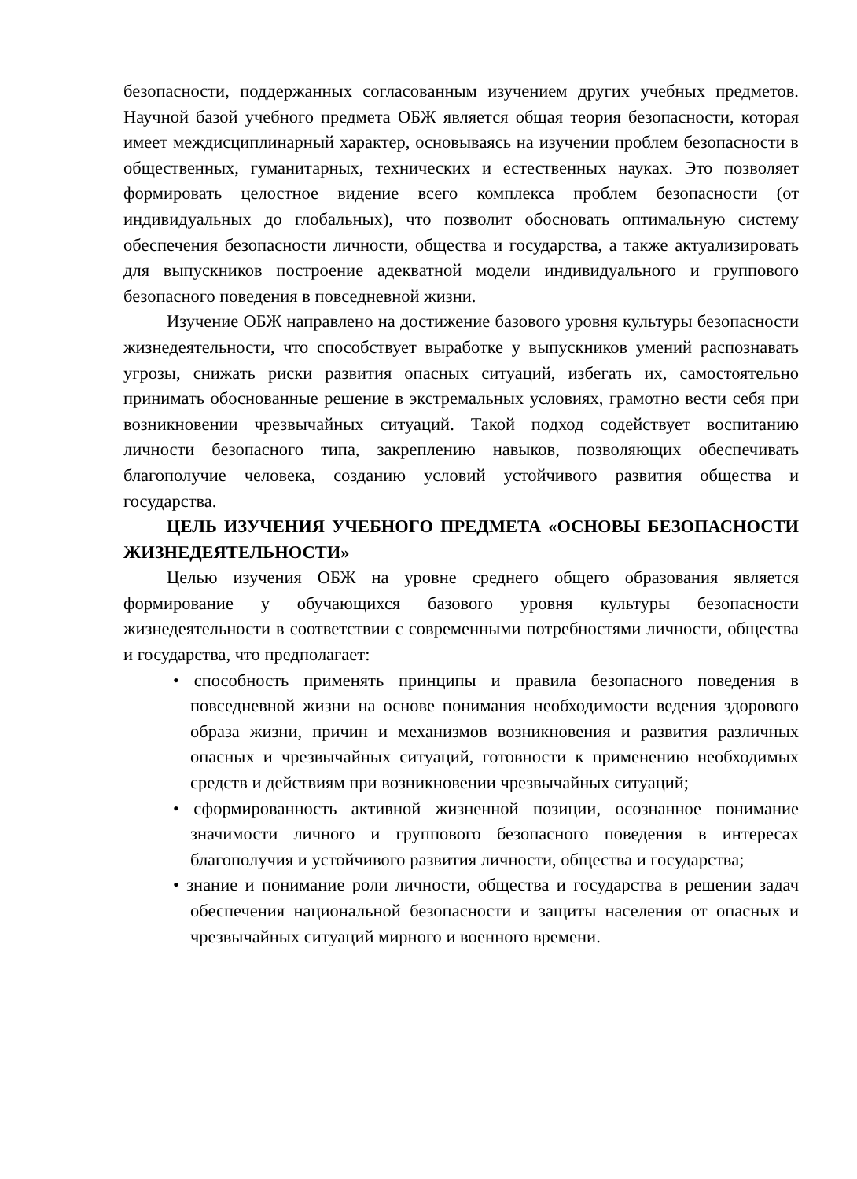безопасности, поддержанных согласованным изучением других учебных предметов. Научной базой учебного предмета ОБЖ является общая теория безопасности, которая имеет междисциплинарный характер, основываясь на изучении проблем безопасности в общественных, гуманитарных, технических и естественных науках. Это позволяет формировать целостное видение всего комплекса проблем безопасности (от индивидуальных до глобальных), что позволит обосновать оптимальную систему обеспечения безопасности личности, общества и государства, а также актуализировать для выпускников построение адекватной модели индивидуального и группового безопасного поведения в повседневной жизни.
Изучение ОБЖ направлено на достижение базового уровня культуры безопасности жизнедеятельности, что способствует выработке у выпускников умений распознавать угрозы, снижать риски развития опасных ситуаций, избегать их, самостоятельно принимать обоснованные решение в экстремальных условиях, грамотно вести себя при возникновении чрезвычайных ситуаций. Такой подход содействует воспитанию личности безопасного типа, закреплению навыков, позволяющих обеспечивать благополучие человека, созданию условий устойчивого развития общества и государства.
ЦЕЛЬ ИЗУЧЕНИЯ УЧЕБНОГО ПРЕДМЕТА «ОСНОВЫ БЕЗОПАСНОСТИ ЖИЗНЕДЕЯТЕЛЬНОСТИ»
Целью изучения ОБЖ на уровне среднего общего образования является формирование у обучающихся базового уровня культуры безопасности жизнедеятельности в соответствии с современными потребностями личности, общества и государства, что предполагает:
• способность применять принципы и правила безопасного поведения в повседневной жизни на основе понимания необходимости ведения здорового образа жизни, причин и механизмов возникновения и развития различных опасных и чрезвычайных ситуаций, готовности к применению необходимых средств и действиям при возникновении чрезвычайных ситуаций;
• сформированность активной жизненной позиции, осознанное понимание значимости личного и группового безопасного поведения в интересах благополучия и устойчивого развития личности, общества и государства;
• знание и понимание роли личности, общества и государства в решении задач обеспечения национальной безопасности и защиты населения от опасных и чрезвычайных ситуаций мирного и военного времени.